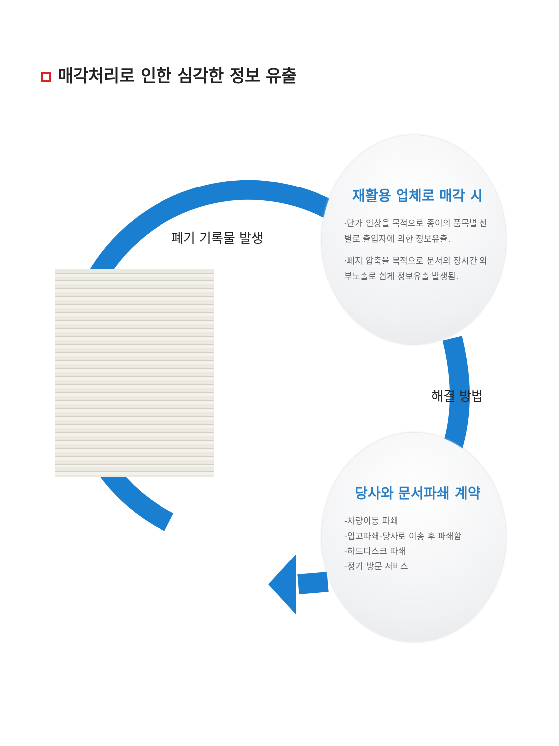매각처리로 인한 심각한 정보 유출
폐기 기록물 발생
해결 방법
재활용 업체로 매각 시
·단가 인상을 목적으로 종이의 품목별 선별로 출입자에 의한 정보유출.
·폐지 압축을 목적으로 문서의 장시간 외부노출로 쉽게 정보유출 발생됨.
당사와 문서파쇄 계약
-차량이동 파쇄
-입고파쇄-당사로 이송 후 파쇄함
-하드디스크 파쇄
-정기 방문 서비스